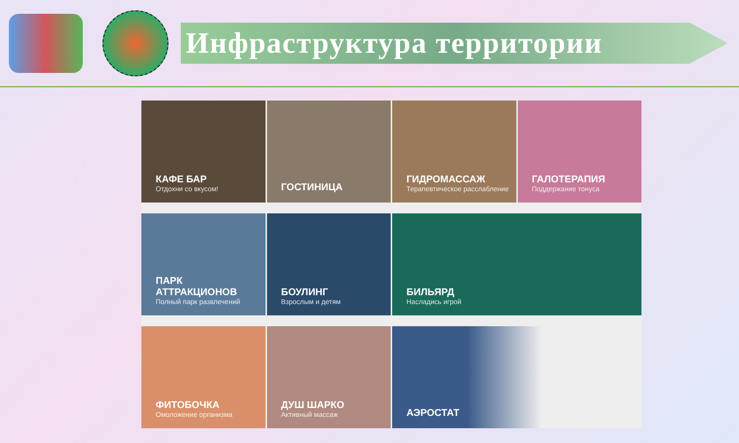Инфраструктура территории
КАФЕ БАР
Отдохни со вкусом!
ГОСТИНИЦА
ГИДРОМАССАЖ
Терапевтическое расслабление
ГАЛОТЕРАПИЯ
Поддержание тонуса
ПАРК АТТРАКЦИОНОВ
Полный парк развлечений
БОУЛИНГ
Взрослым и детям
БИЛЬЯРД
Насладись игрой
ФИТОБОЧКА
Омоложение организма
ДУШ ШАРКО
Активный массаж
АЭРОСТАТ